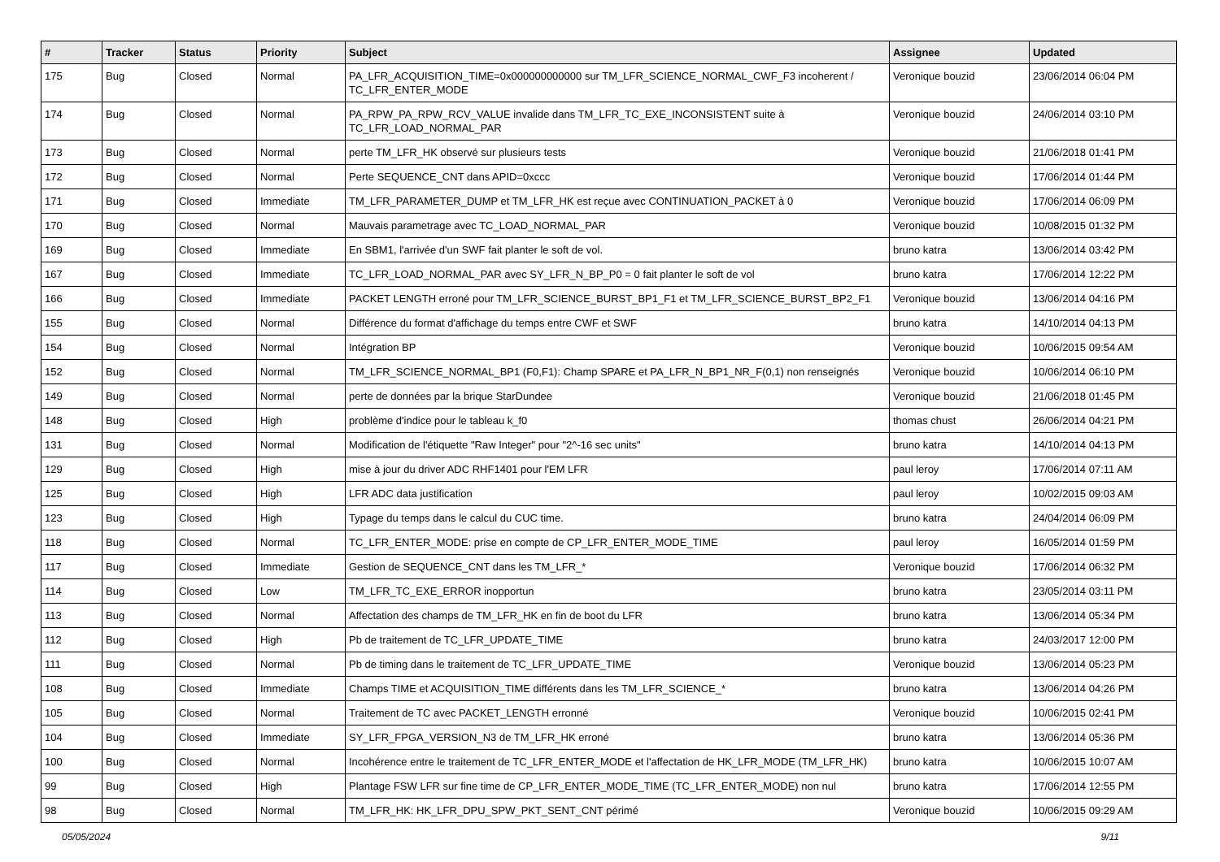| # | Tracker | Status | Priority | Subject | Assignee | Updated |
| --- | --- | --- | --- | --- | --- | --- |
| 175 | Bug | Closed | Normal | PA_LFR_ACQUISITION_TIME=0x000000000000 sur TM_LFR_SCIENCE_NORMAL_CWF_F3 incoherent / TC_LFR_ENTER_MODE | Veronique bouzid | 23/06/2014 06:04 PM |
| 174 | Bug | Closed | Normal | PA_RPW_PA_RPW_RCV_VALUE invalide dans TM_LFR_TC_EXE_INCONSISTENT suite à TC_LFR_LOAD_NORMAL_PAR | Veronique bouzid | 24/06/2014 03:10 PM |
| 173 | Bug | Closed | Normal | perte TM_LFR_HK observé sur plusieurs tests | Veronique bouzid | 21/06/2018 01:41 PM |
| 172 | Bug | Closed | Normal | Perte SEQUENCE_CNT dans APID=0xccc | Veronique bouzid | 17/06/2014 01:44 PM |
| 171 | Bug | Closed | Immediate | TM_LFR_PARAMETER_DUMP et TM_LFR_HK est reçue avec CONTINUATION_PACKET à 0 | Veronique bouzid | 17/06/2014 06:09 PM |
| 170 | Bug | Closed | Normal | Mauvais parametrage avec TC_LOAD_NORMAL_PAR | Veronique bouzid | 10/08/2015 01:32 PM |
| 169 | Bug | Closed | Immediate | En SBM1, l'arrivée d'un SWF fait planter le soft de vol. | bruno katra | 13/06/2014 03:42 PM |
| 167 | Bug | Closed | Immediate | TC_LFR_LOAD_NORMAL_PAR avec SY_LFR_N_BP_P0 = 0 fait planter le soft de vol | bruno katra | 17/06/2014 12:22 PM |
| 166 | Bug | Closed | Immediate | PACKET LENGTH erroné pour TM_LFR_SCIENCE_BURST_BP1_F1 et TM_LFR_SCIENCE_BURST_BP2_F1 | Veronique bouzid | 13/06/2014 04:16 PM |
| 155 | Bug | Closed | Normal | Différence du format d'affichage du temps entre CWF et SWF | bruno katra | 14/10/2014 04:13 PM |
| 154 | Bug | Closed | Normal | Intégration BP | Veronique bouzid | 10/06/2015 09:54 AM |
| 152 | Bug | Closed | Normal | TM_LFR_SCIENCE_NORMAL_BP1 (F0,F1): Champ SPARE et PA_LFR_N_BP1_NR_F(0,1) non renseignés | Veronique bouzid | 10/06/2014 06:10 PM |
| 149 | Bug | Closed | Normal | perte de données par la brique StarDundee | Veronique bouzid | 21/06/2018 01:45 PM |
| 148 | Bug | Closed | High | problème d'indice pour le tableau k_f0 | thomas chust | 26/06/2014 04:21 PM |
| 131 | Bug | Closed | Normal | Modification de l'étiquette "Raw Integer" pour "2^-16 sec units" | bruno katra | 14/10/2014 04:13 PM |
| 129 | Bug | Closed | High | mise à jour du driver ADC RHF1401 pour l'EM LFR | paul leroy | 17/06/2014 07:11 AM |
| 125 | Bug | Closed | High | LFR ADC data justification | paul leroy | 10/02/2015 09:03 AM |
| 123 | Bug | Closed | High | Typage du temps dans le calcul du CUC time. | bruno katra | 24/04/2014 06:09 PM |
| 118 | Bug | Closed | Normal | TC_LFR_ENTER_MODE: prise en compte de CP_LFR_ENTER_MODE_TIME | paul leroy | 16/05/2014 01:59 PM |
| 117 | Bug | Closed | Immediate | Gestion de SEQUENCE_CNT dans les TM_LFR_* | Veronique bouzid | 17/06/2014 06:32 PM |
| 114 | Bug | Closed | Low | TM_LFR_TC_EXE_ERROR inopportun | bruno katra | 23/05/2014 03:11 PM |
| 113 | Bug | Closed | Normal | Affectation des champs de TM_LFR_HK en fin de boot du LFR | bruno katra | 13/06/2014 05:34 PM |
| 112 | Bug | Closed | High | Pb de traitement de TC_LFR_UPDATE_TIME | bruno katra | 24/03/2017 12:00 PM |
| 111 | Bug | Closed | Normal | Pb de timing dans le traitement de TC_LFR_UPDATE_TIME | Veronique bouzid | 13/06/2014 05:23 PM |
| 108 | Bug | Closed | Immediate | Champs TIME et ACQUISITION_TIME différents dans les TM_LFR_SCIENCE_* | bruno katra | 13/06/2014 04:26 PM |
| 105 | Bug | Closed | Normal | Traitement de TC avec PACKET_LENGTH erronné | Veronique bouzid | 10/06/2015 02:41 PM |
| 104 | Bug | Closed | Immediate | SY_LFR_FPGA_VERSION_N3 de TM_LFR_HK erroné | bruno katra | 13/06/2014 05:36 PM |
| 100 | Bug | Closed | Normal | Incohérence entre le traitement de TC_LFR_ENTER_MODE et l'affectation de HK_LFR_MODE (TM_LFR_HK) | bruno katra | 10/06/2015 10:07 AM |
| 99 | Bug | Closed | High | Plantage FSW LFR sur fine time de CP_LFR_ENTER_MODE_TIME (TC_LFR_ENTER_MODE) non nul | bruno katra | 17/06/2014 12:55 PM |
| 98 | Bug | Closed | Normal | TM_LFR_HK: HK_LFR_DPU_SPW_PKT_SENT_CNT périmé | Veronique bouzid | 10/06/2015 09:29 AM |
05/05/2024 9/11